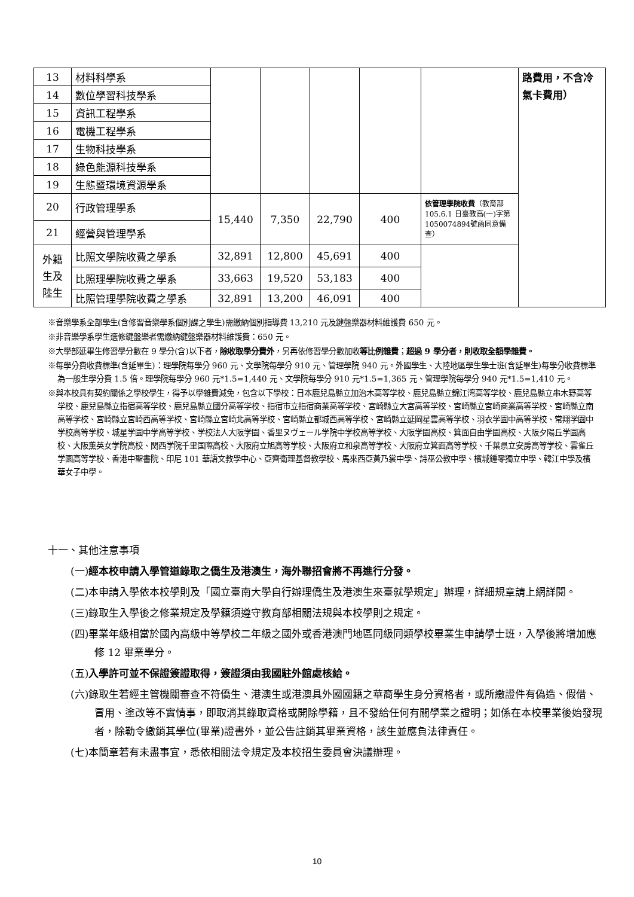| 13 | 材料科學系 | | | | | | 路費用，不含冷氣卡費用） |
| 14 | 數位學習科技學系 | | | | | | |
| 15 | 資訊工程學系 | | | | | | |
| 16 | 電機工程學系 | | | | | | |
| 17 | 生物科技學系 | | | | | | |
| 18 | 綠色能源科技學系 | | | | | | |
| 19 | 生態暨環境資源學系 | | | | | | |
| 20 | 行政管理學系 | 15,440 | 7,350 | 22,790 | 400 | 依管理學院收費 （教育部 105.6.1 日臺教高(一)字第1050074894號函同意備查） | |
| 21 | 經營與管理學系 | | | | | | |
| 外籍 生及 陸生 | 比照文學院收費之學系 | 32,891 | 12,800 | 45,691 | 400 | | |
| | 比照理學院收費之學系 | 33,663 | 19,520 | 53,183 | 400 | | |
| | 比照管理學院收費之學系 | 32,891 | 13,200 | 46,091 | 400 | | |
※音樂學系全部學生(含修習音樂學系個別課之學生)需繳納個別指導費 13,210 元及鍵盤樂器材料維護費 650 元。
※非音樂學系學生選修鍵盤樂者需繳納鍵盤樂器材料維護費：650 元。
※大學部延畢生修習學分數在 9 學分(含)以下者，除收取學分費外，另再依修習學分數加收等比例雜費；超過 9 學分者，則收取全額學雜費。
※每學分費收費標準(含延畢生)：理學院每學分 960 元、文學院每學分 910 元、管理學院 940 元。外國學生、大陸地區學生學士班(含延畢生)每學分收費標準為一般生學分費 1.5 倍。理學院每學分 960 元*1.5=1,440 元、文學院每學分 910 元*1.5=1,365 元、管理學院每學分 940 元*1.5=1,410 元。
※與本校具有契約關係之學校學生，得予以學雜費減免，包含以下學校：日本鹿兒島縣立加治木高等学校、鹿兒島縣立錦江湾高等学校、鹿兒島縣立串木野高等学校、鹿兒島縣立指宿高等学校、鹿兒島縣立國分高等学校、指宿市立指宿商業高等学校、宮崎縣立大宮高等学校、宮崎縣立宮崎商業高等学校、宮崎縣立南高等学校、宮崎縣立宮崎西高等学校、宮崎縣立宮崎北高等学校、宮崎縣立都城西高等学校、宮崎縣立延岡星雲高等学校、羽衣学園中高等学校、常翔学園中学校高等学校、城星学園中学高等学校、学校法人大阪学園、香里ヌヴェール学院中学校高等学校、大阪学園高校、箕面自由学園高校、大阪夕陽丘学園高校、大阪薫英女学院高校、関西学院千里国際高校、大阪府立旭高等学校、大阪府立和泉高等学校、大阪府立箕面高等学校、千葉県立安房高等学校、雲雀丘学園高等学校、香港中聖書院、印尼 101 華語文教學中心、亞齊衛理基督教學校、馬來西亞黃乃裳中學、詩巫公教中學、檳城鍾零獨立中學、韓江中學及檳華女子中學。
十一、其他注意事項
(一)經本校申請入學管道錄取之僑生及港澳生，海外聯招會將不再進行分發。
(二)本申請入學依本校學則及「國立臺南大學自行辦理僑生及港澳生來臺就學規定」辦理，詳細規章請上網詳閱。
(三)錄取生入學後之修業規定及學籍須遵守教育部相關法規與本校學則之規定。
(四)畢業年級相當於國內高級中等學校二年級之國外或香港澳門地區同級同類學校畢業生申請學士班，入學後將增加應修 12 畢業學分。
(五)入學許可並不保證簽證取得，簽證須由我國駐外館處核給。
(六)錄取生若經主管機關審查不符僑生、港澳生或港澳具外國國籍之華裔學生身分資格者，或所繳證件有偽造、假借、冒用、塗改等不實情事，即取消其錄取資格或開除學籍，且不發給任何有關學業之證明；如係在本校畢業後始發現者，除勒令繳銷其學位(畢業)證書外，並公告註銷其畢業資格，該生並應負法律責任。
(七)本簡章若有未盡事宜，悉依相關法令規定及本校招生委員會決議辦理。
10